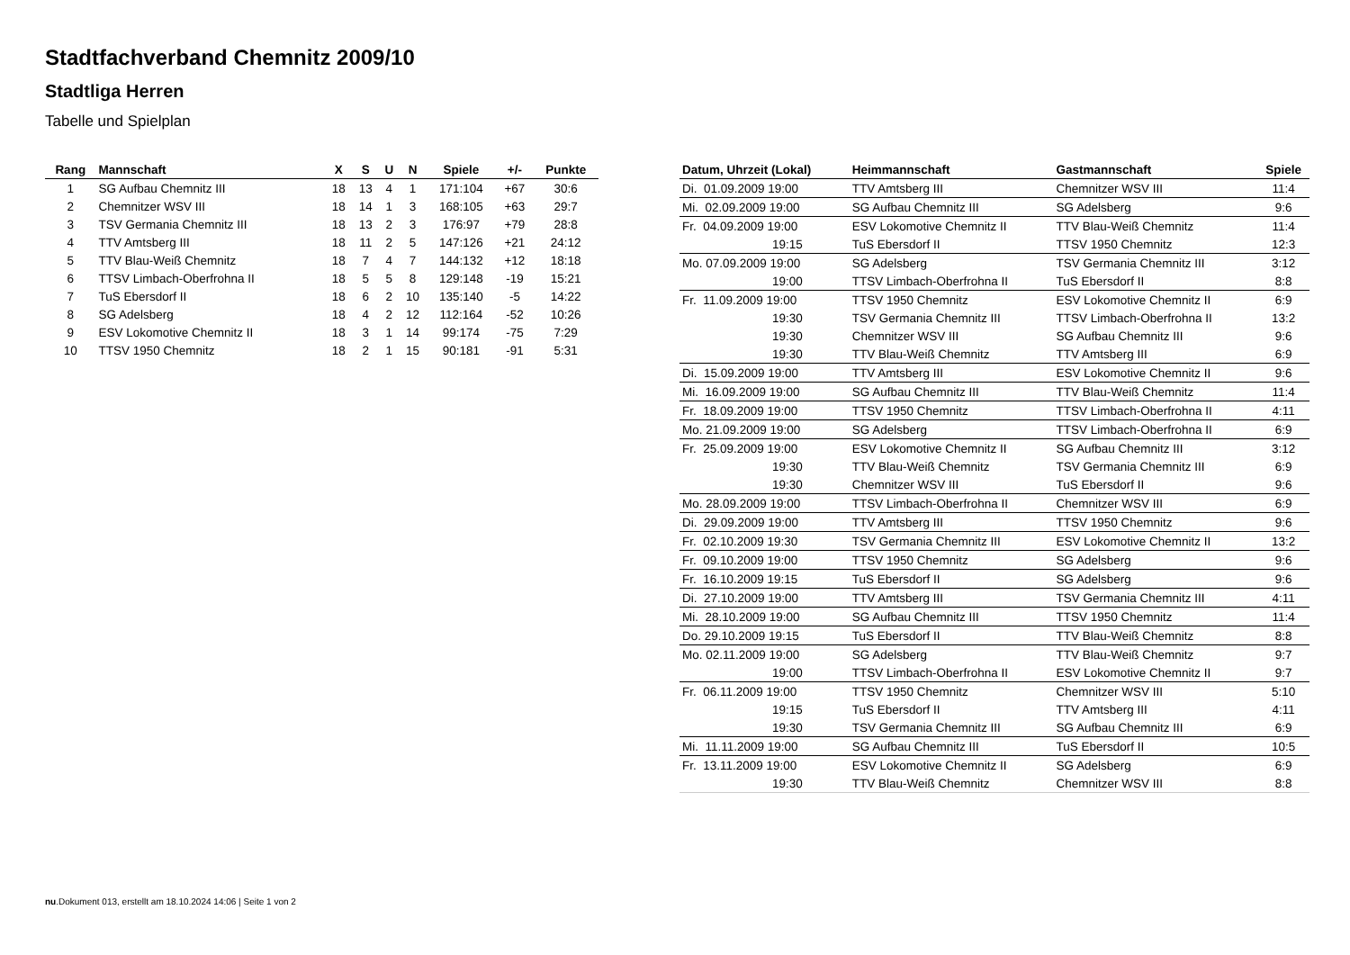Stadtfachverband Chemnitz 2009/10
Stadtliga Herren
Tabelle und Spielplan
| Rang | Mannschaft | X | S | U | N | Spiele | +/- | Punkte |
| --- | --- | --- | --- | --- | --- | --- | --- | --- |
| 1 | SG Aufbau Chemnitz III | 18 | 13 | 4 | 1 | 171:104 | +67 | 30:6 |
| 2 | Chemnitzer WSV III | 18 | 14 | 1 | 3 | 168:105 | +63 | 29:7 |
| 3 | TSV Germania Chemnitz III | 18 | 13 | 2 | 3 | 176:97 | +79 | 28:8 |
| 4 | TTV Amtsberg III | 18 | 11 | 2 | 5 | 147:126 | +21 | 24:12 |
| 5 | TTV Blau-Weiß Chemnitz | 18 | 7 | 4 | 7 | 144:132 | +12 | 18:18 |
| 6 | TTSV Limbach-Oberfrohna II | 18 | 5 | 5 | 8 | 129:148 | -19 | 15:21 |
| 7 | TuS Ebersdorf II | 18 | 6 | 2 | 10 | 135:140 | -5 | 14:22 |
| 8 | SG Adelsberg | 18 | 4 | 2 | 12 | 112:164 | -52 | 10:26 |
| 9 | ESV Lokomotive Chemnitz II | 18 | 3 | 1 | 14 | 99:174 | -75 | 7:29 |
| 10 | TTSV 1950 Chemnitz | 18 | 2 | 1 | 15 | 90:181 | -91 | 5:31 |
| Datum, Uhrzeit (Lokal) | Heimmannschaft | Gastmannschaft | Spiele |
| --- | --- | --- | --- |
| Di. 01.09.2009 19:00 | TTV Amtsberg III | Chemnitzer WSV III | 11:4 |
| Mi. 02.09.2009 19:00 | SG Aufbau Chemnitz III | SG Adelsberg | 9:6 |
| Fr. 04.09.2009 19:00 | ESV Lokomotive Chemnitz II | TTV Blau-Weiß Chemnitz | 11:4 |
| 19:15 | TuS Ebersdorf II | TTSV 1950 Chemnitz | 12:3 |
| Mo. 07.09.2009 19:00 | SG Adelsberg | TSV Germania Chemnitz III | 3:12 |
| 19:00 | TTSV Limbach-Oberfrohna II | TuS Ebersdorf II | 8:8 |
| Fr. 11.09.2009 19:00 | TTSV 1950 Chemnitz | ESV Lokomotive Chemnitz II | 6:9 |
| 19:30 | TSV Germania Chemnitz III | TTSV Limbach-Oberfrohna II | 13:2 |
| 19:30 | Chemnitzer WSV III | SG Aufbau Chemnitz III | 9:6 |
| 19:30 | TTV Blau-Weiß Chemnitz | TTV Amtsberg III | 6:9 |
| Di. 15.09.2009 19:00 | TTV Amtsberg III | ESV Lokomotive Chemnitz II | 9:6 |
| Mi. 16.09.2009 19:00 | SG Aufbau Chemnitz III | TTV Blau-Weiß Chemnitz | 11:4 |
| Fr. 18.09.2009 19:00 | TTSV 1950 Chemnitz | TTSV Limbach-Oberfrohna II | 4:11 |
| Mo. 21.09.2009 19:00 | SG Adelsberg | TTSV Limbach-Oberfrohna II | 6:9 |
| Fr. 25.09.2009 19:00 | ESV Lokomotive Chemnitz II | SG Aufbau Chemnitz III | 3:12 |
| 19:30 | TTV Blau-Weiß Chemnitz | TSV Germania Chemnitz III | 6:9 |
| 19:30 | Chemnitzer WSV III | TuS Ebersdorf II | 9:6 |
| Mo. 28.09.2009 19:00 | TTSV Limbach-Oberfrohna II | Chemnitzer WSV III | 6:9 |
| Di. 29.09.2009 19:00 | TTV Amtsberg III | TTSV 1950 Chemnitz | 9:6 |
| Fr. 02.10.2009 19:30 | TSV Germania Chemnitz III | ESV Lokomotive Chemnitz II | 13:2 |
| Fr. 09.10.2009 19:00 | TTSV 1950 Chemnitz | SG Adelsberg | 9:6 |
| Fr. 16.10.2009 19:15 | TuS Ebersdorf II | SG Adelsberg | 9:6 |
| Di. 27.10.2009 19:00 | TTV Amtsberg III | TSV Germania Chemnitz III | 4:11 |
| Mi. 28.10.2009 19:00 | SG Aufbau Chemnitz III | TTSV 1950 Chemnitz | 11:4 |
| Do. 29.10.2009 19:15 | TuS Ebersdorf II | TTV Blau-Weiß Chemnitz | 8:8 |
| Mo. 02.11.2009 19:00 | SG Adelsberg | TTV Blau-Weiß Chemnitz | 9:7 |
| 19:00 | TTSV Limbach-Oberfrohna II | ESV Lokomotive Chemnitz II | 9:7 |
| Fr. 06.11.2009 19:00 | TTSV 1950 Chemnitz | Chemnitzer WSV III | 5:10 |
| 19:15 | TuS Ebersdorf II | TTV Amtsberg III | 4:11 |
| 19:30 | TSV Germania Chemnitz III | SG Aufbau Chemnitz III | 6:9 |
| Mi. 11.11.2009 19:00 | SG Aufbau Chemnitz III | TuS Ebersdorf II | 10:5 |
| Fr. 13.11.2009 19:00 | ESV Lokomotive Chemnitz II | SG Adelsberg | 6:9 |
| 19:30 | TTV Blau-Weiß Chemnitz | Chemnitzer WSV III | 8:8 |
nu.Dokument 013, erstellt am 18.10.2024 14:06 | Seite 1 von 2